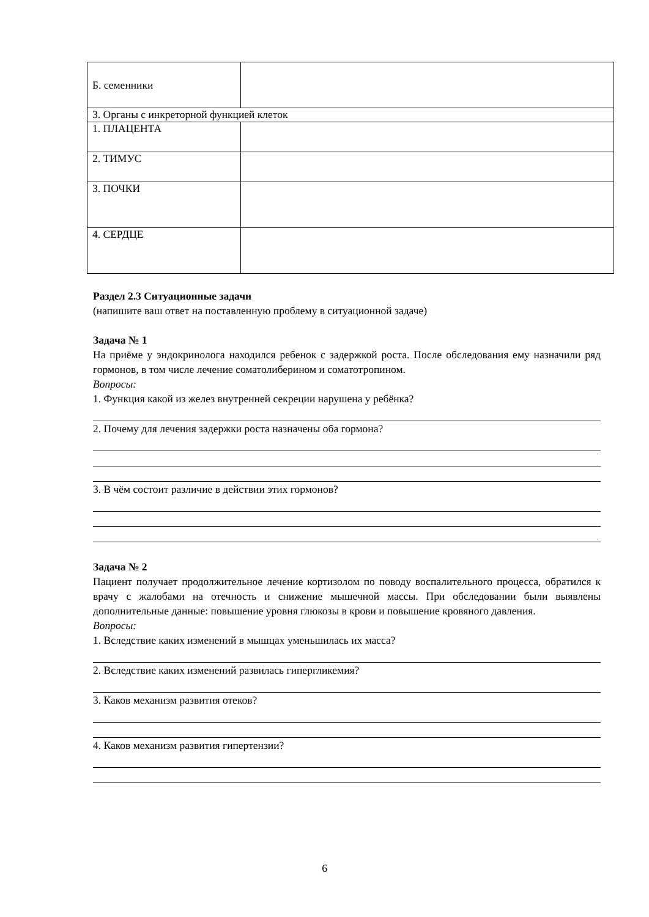| Б. семенники | |
| 3. Органы с инкреторной функцией клеток | |
| 1. ПЛАЦЕНТА | |
| 2. ТИМУС | |
| 3. ПОЧКИ | |
| 4. СЕРДЦЕ | |
Раздел 2.3 Ситуационные задачи
(напишите ваш ответ на поставленную проблему в ситуационной задаче)
Задача № 1
На приёме у эндокринолога находился ребенок с задержкой роста. После обследования ему назначили ряд гормонов, в том числе лечение соматолиберином и соматотропином.
Вопросы:
1. Функция какой из желез внутренней секреции нарушена у ребёнка?
2. Почему для лечения задержки роста назначены оба гормона?
3. В чём состоит различие в действии этих гормонов?
Задача № 2
Пациент получает продолжительное лечение кортизолом по поводу воспалительного процесса, обратился к врачу с жалобами на отечность и снижение мышечной массы. При обследовании были выявлены дополнительные данные: повышение уровня глюкозы в крови и повышение кровяного давления.
Вопросы:
1. Вследствие каких изменений в мышцах уменьшилась их масса?
2. Вследствие каких изменений развилась гипергликемия?
3. Каков механизм развития отеков?
4. Каков механизм развития гипертензии?
6